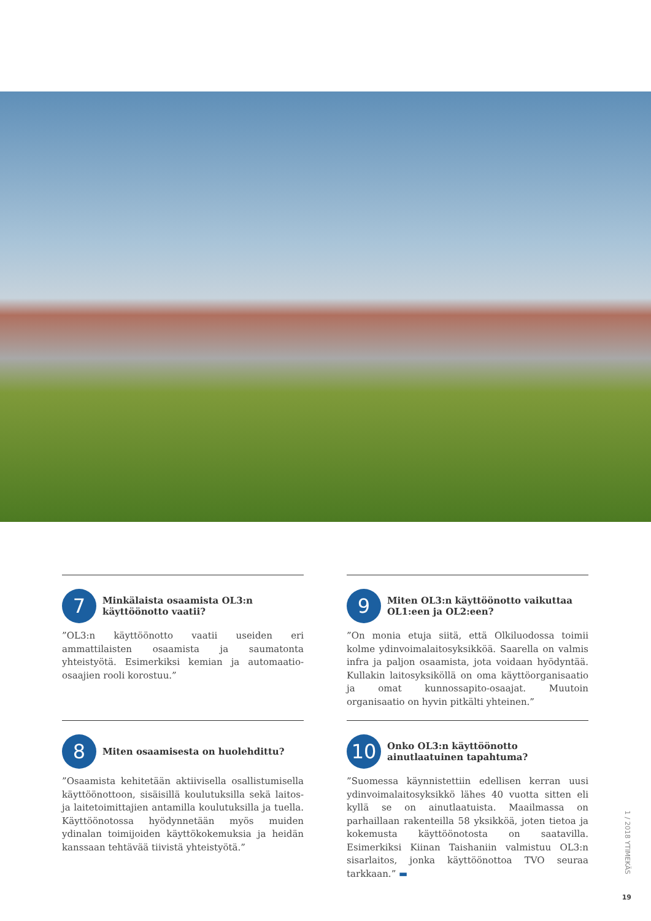7
Minkälaista osaamista OL3:n käyttöönotto vaatii?
”OL3:n käyttöönotto vaatii useiden eri ammattilaisten osaamista ja saumatonta yhteistyötä. Esimerkiksi kemian ja automaatio-osaajien rooli korostuu.”
8
Miten osaamisesta on huolehdittu?
”Osaamista kehitetään aktiivisella osallistumisella käyttöönottoon, sisäisillä koulutuksilla sekä laitos- ja laitetoimittajien antamilla koulutuksilla ja tuella. Käyttöönotossa hyödynnetään myös muiden ydinalan toimijoiden käyttökokemuksia ja heidän kanssaan tehtävää tiivistä yhteistyötä.”
9
Miten OL3:n käyttöönotto vaikuttaa OL1:een ja OL2:een?
”On monia etuja siitä, että Olkiluodossa toimii kolme ydinvoimalaitosyksikköä. Saarella on valmis infra ja paljon osaamista, jota voidaan hyödyntää. Kullakin laitosyksiköllä on oma käyttöorganisaatio ja omat kunnossapito-osaajat. Muutoin organisaatio on hyvin pitkälti yhteinen.”
10
Onko OL3:n käyttöönotto ainutlaatuinen tapahtuma?
”Suomessa käynnistettiin edellisen kerran uusi ydinvoimalaitosyksikkö lähes 40 vuotta sitten eli kyllä se on ainutlaatuista. Maailmassa on parhaillaan rakenteilla 58 yksikköä, joten tietoa ja kokemusta käyttöönotosta on saatavilla. Esimerkiksi Kiinan Taishaniin valmistuu OL3:n sisarlaitos, jonka käyttöönottoa TVO seuraa tarkkaan.” ▬
1 / 2018 YTIMEKÄS
19